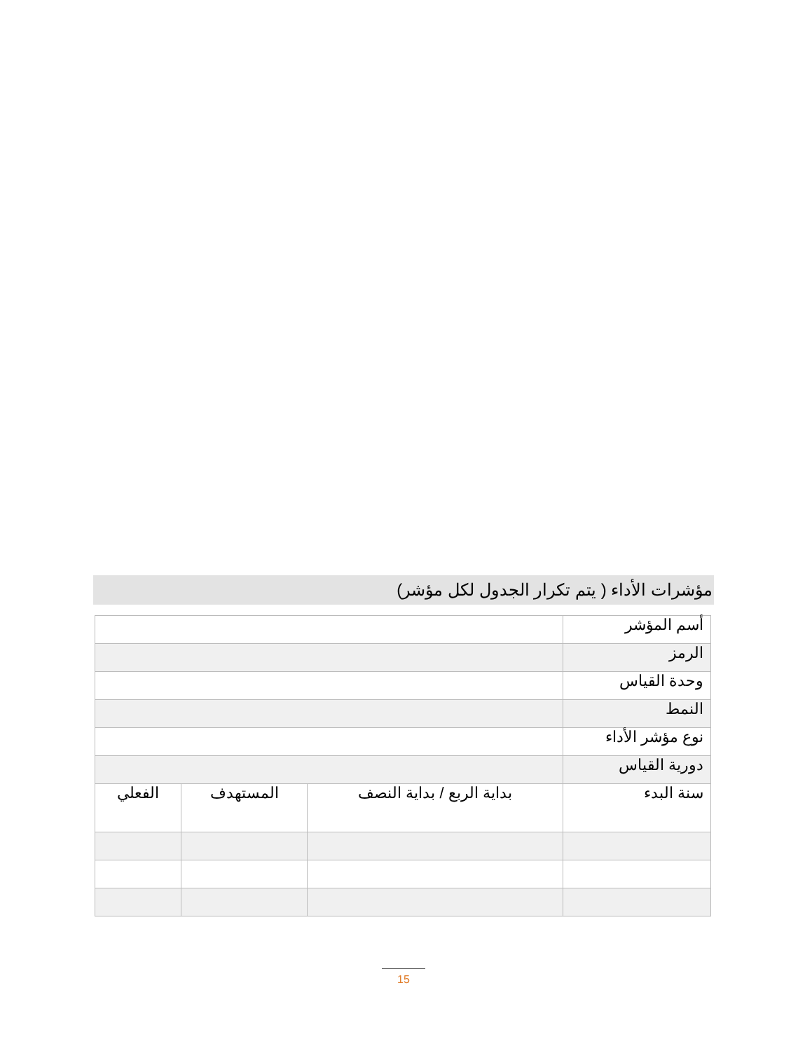مؤشرات الأداء ( يتم تكرار الجدول لكل مؤشر)
| أسم المؤشر | | | |
| الرمز | | | |
| وحدة القياس | | | |
| النمط | | | |
| نوع مؤشر الأداء | | | |
| دورية القياس | | | |
| سنة البدء | بداية الربع / بداية النصف | المستهدف | الفعلي |
15